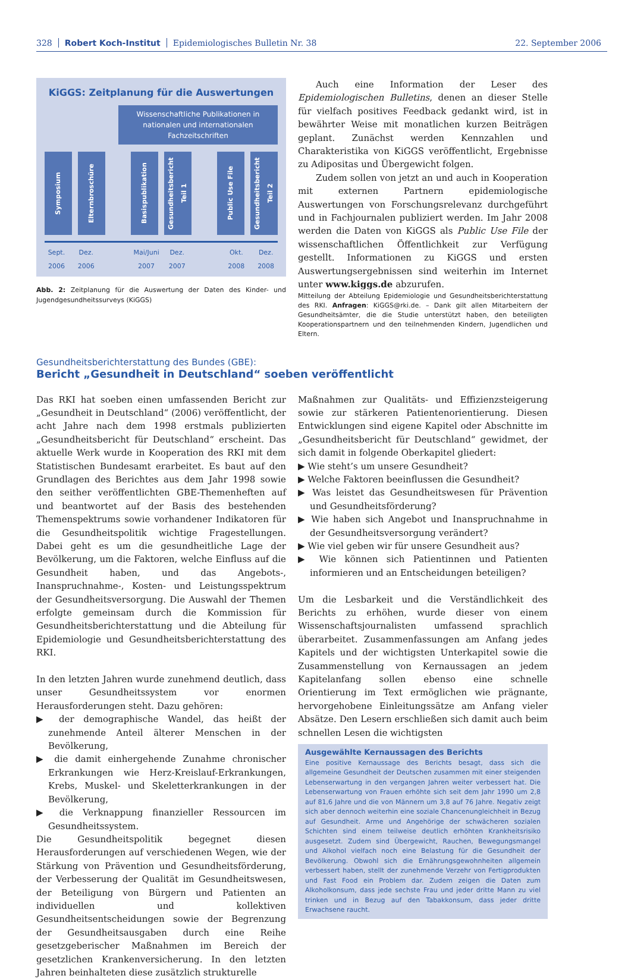328 Robert Koch-Institut Epidemiologisches Bulletin Nr. 38 22. September 2006
KiGGS: Zeitplanung für die Auswertungen
Wissenschaftliche Publikationen in nationalen und internationalen Fachzeitschriften
Symposium
Elternbroschüre
Basispublikation
Gesundheitsbericht Teil 1
Public Use File
Gesundheitsbericht Teil 2
Sept. 2006
Dez. 2006
Mai/Juni 2007
Dez. 2007
Okt. 2008
Dez. 2008
Abb. 2: Zeitplanung für die Auswertung der Daten des Kinder- und Jugendgesundheitssurveys (KiGGS)
Auch eine Information der Leser des Epidemiologischen Bulletins, denen an dieser Stelle für vielfach positives Feedback gedankt wird, ist in bewährter Weise mit monatlichen kurzen Beiträgen geplant. Zunächst werden Kennzahlen und Charakteristika von KiGGS veröffentlicht, Ergebnisse zu Adipositas und Übergewicht folgen.
Zudem sollen von jetzt an und auch in Kooperation mit externen Partnern epidemiologische Auswertungen von Forschungsrelevanz durchgeführt und in Fachjournalen publiziert werden. Im Jahr 2008 werden die Daten von KiGGS als Public Use File der wissenschaftlichen Öffentlichkeit zur Verfügung gestellt. Informationen zu KiGGS und ersten Auswertungsergebnissen sind weiterhin im Internet unter www.kiggs.de abzurufen.
Mitteilung der Abteilung Epidemiologie und Gesundheitsberichterstattung des RKI. Anfragen: KiGGS@rki.de. – Dank gilt allen Mitarbeitern der Gesundheitsämter, die die Studie unterstützt haben, den beteiligten Kooperationspartnern und den teilnehmenden Kindern, Jugendlichen und Eltern.
Gesundheitsberichterstattung des Bundes (GBE):
Bericht „Gesundheit in Deutschland“ soeben veröffentlicht
Das RKI hat soeben einen umfassenden Bericht zur „Gesundheit in Deutschland“ (2006) veröffentlicht, der acht Jahre nach dem 1998 erstmals publizierten „Gesundheitsbericht für Deutschland“ erscheint. Das aktuelle Werk wurde in Kooperation des RKI mit dem Statistischen Bundesamt erarbeitet. Es baut auf den Grundlagen des Berichtes aus dem Jahr 1998 sowie den seither veröffentlichten GBE-Themenheften auf und beantwortet auf der Basis des bestehenden Themenspektrums sowie vorhandener Indikatoren für die Gesundheitspolitik wichtige Fragestellungen. Dabei geht es um die gesundheitliche Lage der Bevölkerung, um die Faktoren, welche Einfluss auf die Gesundheit haben, und das Angebots-, Inanspruchnahme-, Kosten- und Leistungsspektrum der Gesundheitsversorgung. Die Auswahl der Themen erfolgte gemeinsam durch die Kommission für Gesundheitsberichterstattung und die Abteilung für Epidemiologie und Gesundheitsberichterstattung des RKI.
In den letzten Jahren wurde zunehmend deutlich, dass unser Gesundheitssystem vor enormen Herausforderungen steht. Dazu gehören:
▶ der demographische Wandel, das heißt der zunehmende Anteil älterer Menschen in der Bevölkerung,
▶ die damit einhergehende Zunahme chronischer Erkrankungen wie Herz-Kreislauf-Erkrankungen, Krebs, Muskel- und Skeletterkrankungen in der Bevölkerung,
▶ die Verknappung finanzieller Ressourcen im Gesundheitssystem.
Die Gesundheitspolitik begegnet diesen Herausforderungen auf verschiedenen Wegen, wie der Stärkung von Prävention und Gesundheitsförderung, der Verbesserung der Qualität im Gesundheitswesen, der Beteiligung von Bürgern und Patienten an individuellen und kollektiven Gesundheitsentscheidungen sowie der Begrenzung der Gesundheitsausgaben durch eine Reihe gesetzgeberischer Maßnahmen im Bereich der gesetzlichen Krankenversicherung. In den letzten Jahren beinhalteten diese zusätzlich strukturelle
Maßnahmen zur Qualitäts- und Effizienzsteigerung sowie zur stärkeren Patientenorientierung. Diesen Entwicklungen sind eigene Kapitel oder Abschnitte im „Gesundheitsbericht für Deutschland“ gewidmet, der sich damit in folgende Oberkapitel gliedert:
▶ Wie steht’s um unsere Gesundheit?
▶ Welche Faktoren beeinflussen die Gesundheit?
▶ Was leistet das Gesundheitswesen für Prävention und Gesundheitsförderung?
▶ Wie haben sich Angebot und Inanspruchnahme in der Gesundheitsversorgung verändert?
▶ Wie viel geben wir für unsere Gesundheit aus?
▶ Wie können sich Patientinnen und Patienten informieren und an Entscheidungen beteiligen?
Um die Lesbarkeit und die Verständlichkeit des Berichts zu erhöhen, wurde dieser von einem Wissenschaftsjournalisten umfassend sprachlich überarbeitet. Zusammenfassungen am Anfang jedes Kapitels und der wichtigsten Unterkapitel sowie die Zusammenstellung von Kernaussagen an jedem Kapitelanfang sollen ebenso eine schnelle Orientierung im Text ermöglichen wie prägnante, hervorgehobene Einleitungssätze am Anfang vieler Absätze. Den Lesern erschließen sich damit auch beim schnellen Lesen die wichtigsten
Ausgewählte Kernaussagen des Berichts
Eine positive Kernaussage des Berichts besagt, dass sich die allgemeine Gesundheit der Deutschen zusammen mit einer steigenden Lebenserwartung in den vergangen Jahren weiter verbessert hat. Die Lebenserwartung von Frauen erhöhte sich seit dem Jahr 1990 um 2,8 auf 81,6 Jahre und die von Männern um 3,8 auf 76 Jahre. Negativ zeigt sich aber dennoch weiterhin eine soziale Chancenungleichheit in Bezug auf Gesundheit. Arme und Angehörige der schwächeren sozialen Schichten sind einem teilweise deutlich erhöhten Krankheitsrisiko ausgesetzt. Zudem sind Übergewicht, Rauchen, Bewegungsmangel und Alkohol vielfach noch eine Belastung für die Gesundheit der Bevölkerung. Obwohl sich die Ernährungsgewohnheiten allgemein verbessert haben, stellt der zunehmende Verzehr von Fertigprodukten und Fast Food ein Problem dar. Zudem zeigen die Daten zum Alkoholkonsum, dass jede sechste Frau und jeder dritte Mann zu viel trinken und in Bezug auf den Tabakkonsum, dass jeder dritte Erwachsene raucht.